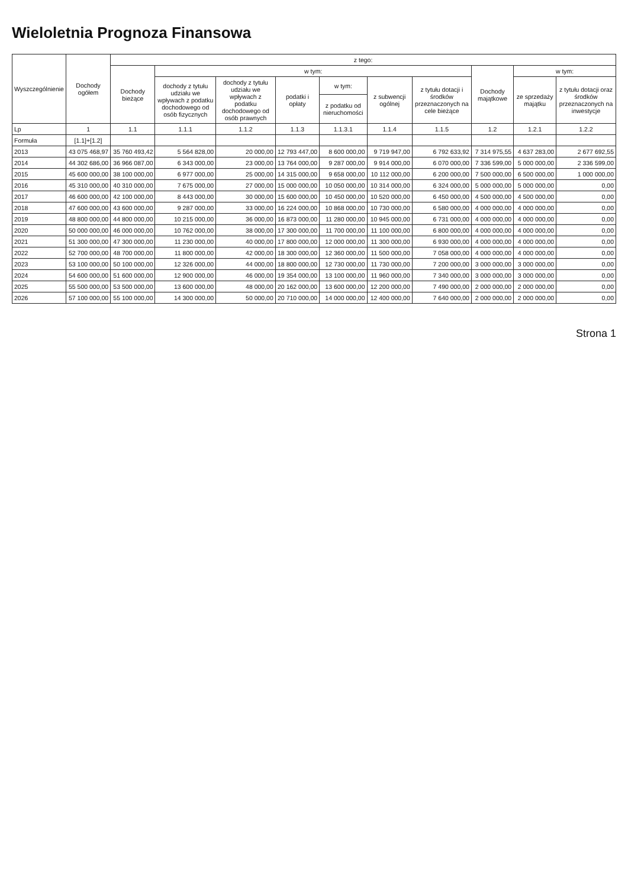Wieloletnia Prognoza Finansowa
| Wyszczególnienie | Dochody ogółem | z tego: | | | | | | | | | |
| --- | --- | --- | --- | --- | --- | --- | --- | --- | --- | --- | --- |
| | | Dochody bieżące | w tym: | | | | | | Dochody majątkowe | w tym: | |
| | | | dochody z tytułu udziału we wpływach z podatku dochodowego od osób fizycznych | dochody z tytułu udziału we wpływach z podatku dochodowego od osób prawnych | podatki i opłaty | w tym: | z subwencji ogólnej | z tytułu dotacji i środków przeznaczonych na cele bieżące | | ze sprzedaży majątku | z tytułu dotacji oraz środków przeznaczonych na inwestycje |
| | | | | | | z podatku od nieruchomości | | | | | |
| Lp | 1 | 1.1 | 1.1.1 | 1.1.2 | 1.1.3 | 1.1.3.1 | 1.1.4 | 1.1.5 | 1.2 | 1.2.1 | 1.2.2 |
| Formuła | [1.1]+[1.2] | | | | | | | | | | |
| 2013 | 43 075 468,97 | 35 760 493,42 | 5 564 828,00 | 20 000,00 | 12 793 447,00 | 8 600 000,00 | 9 719 947,00 | 6 792 633,92 | 7 314 975,55 | 4 637 283,00 | 2 677 692,55 |
| 2014 | 44 302 686,00 | 36 966 087,00 | 6 343 000,00 | 23 000,00 | 13 764 000,00 | 9 287 000,00 | 9 914 000,00 | 6 070 000,00 | 7 336 599,00 | 5 000 000,00 | 2 336 599,00 |
| 2015 | 45 600 000,00 | 38 100 000,00 | 6 977 000,00 | 25 000,00 | 14 315 000,00 | 9 658 000,00 | 10 112 000,00 | 6 200 000,00 | 7 500 000,00 | 6 500 000,00 | 1 000 000,00 |
| 2016 | 45 310 000,00 | 40 310 000,00 | 7 675 000,00 | 27 000,00 | 15 000 000,00 | 10 050 000,00 | 10 314 000,00 | 6 324 000,00 | 5 000 000,00 | 5 000 000,00 | 0,00 |
| 2017 | 46 600 000,00 | 42 100 000,00 | 8 443 000,00 | 30 000,00 | 15 600 000,00 | 10 450 000,00 | 10 520 000,00 | 6 450 000,00 | 4 500 000,00 | 4 500 000,00 | 0,00 |
| 2018 | 47 600 000,00 | 43 600 000,00 | 9 287 000,00 | 33 000,00 | 16 224 000,00 | 10 868 000,00 | 10 730 000,00 | 6 580 000,00 | 4 000 000,00 | 4 000 000,00 | 0,00 |
| 2019 | 48 800 000,00 | 44 800 000,00 | 10 215 000,00 | 36 000,00 | 16 873 000,00 | 11 280 000,00 | 10 945 000,00 | 6 731 000,00 | 4 000 000,00 | 4 000 000,00 | 0,00 |
| 2020 | 50 000 000,00 | 46 000 000,00 | 10 762 000,00 | 38 000,00 | 17 300 000,00 | 11 700 000,00 | 11 100 000,00 | 6 800 000,00 | 4 000 000,00 | 4 000 000,00 | 0,00 |
| 2021 | 51 300 000,00 | 47 300 000,00 | 11 230 000,00 | 40 000,00 | 17 800 000,00 | 12 000 000,00 | 11 300 000,00 | 6 930 000,00 | 4 000 000,00 | 4 000 000,00 | 0,00 |
| 2022 | 52 700 000,00 | 48 700 000,00 | 11 800 000,00 | 42 000,00 | 18 300 000,00 | 12 360 000,00 | 11 500 000,00 | 7 058 000,00 | 4 000 000,00 | 4 000 000,00 | 0,00 |
| 2023 | 53 100 000,00 | 50 100 000,00 | 12 326 000,00 | 44 000,00 | 18 800 000,00 | 12 730 000,00 | 11 730 000,00 | 7 200 000,00 | 3 000 000,00 | 3 000 000,00 | 0,00 |
| 2024 | 54 600 000,00 | 51 600 000,00 | 12 900 000,00 | 46 000,00 | 19 354 000,00 | 13 100 000,00 | 11 960 000,00 | 7 340 000,00 | 3 000 000,00 | 3 000 000,00 | 0,00 |
| 2025 | 55 500 000,00 | 53 500 000,00 | 13 600 000,00 | 48 000,00 | 20 162 000,00 | 13 600 000,00 | 12 200 000,00 | 7 490 000,00 | 2 000 000,00 | 2 000 000,00 | 0,00 |
| 2026 | 57 100 000,00 | 55 100 000,00 | 14 300 000,00 | 50 000,00 | 20 710 000,00 | 14 000 000,00 | 12 400 000,00 | 7 640 000,00 | 2 000 000,00 | 2 000 000,00 | 0,00 |
Strona 1